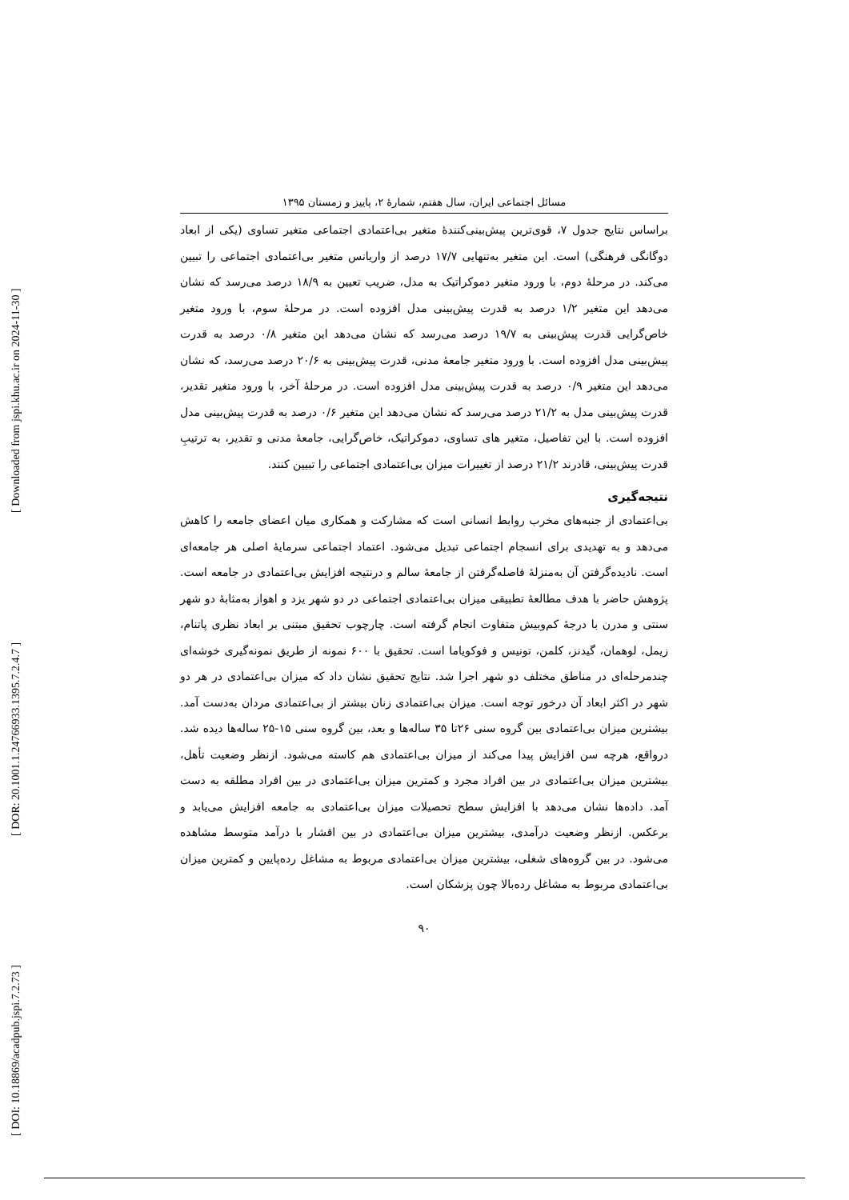[ DOI: 10.18869/acadpub.jspi.7.2.73 ] [ DOR: 20.1001.1.24766933.1395.7.2.4.7 ] [ Downloaded from jspi.khu.ac.ir on 2024-11-30 ]
مسائل اجتماعی ایران، سال هفتم، شمارۀ ۲، پاییز و زمستان ۱۳۹۵
براساس نتایج جدول ۷، قوی‌ترین پیش‌بینی‌کنندۀ متغیر بی‌اعتمادی اجتماعی متغیر تساوی (یکی از ابعاد دوگانگی فرهنگی) است. این متغیر به‌تنهایی ۱۷/۷ درصد از واریانس متغیر بی‌اعتمادی اجتماعی را تبیین می‌کند. در مرحلۀ دوم، با ورود متغیر دموکراتیک به مدل، ضریب تعیین به ۱۸/۹ درصد می‌رسد که نشان می‌دهد این متغیر ۱/۲ درصد به قدرت پیش‌بینی مدل افزوده است. در مرحلۀ سوم، با ورود متغیر خاص‌گرایی قدرت پیش‌بینی به ۱۹/۷ درصد می‌رسد که نشان می‌دهد این متغیر ۰/۸ درصد به قدرت پیش‌بینی مدل افزوده است. با ورود متغیر جامعۀ مدنی، قدرت پیش‌بینی به ۲۰/۶ درصد می‌رسد، که نشان می‌دهد این متغیر ۰/۹ درصد به قدرت پیش‌بینی مدل افزوده است. در مرحلۀ آخر، با ورود متغیر تقدیر، قدرت پیش‌بینی مدل به ۲۱/۲ درصد می‌رسد که نشان می‌دهد این متغیر ۰/۶ درصد به قدرت پیش‌بینی مدل افزوده است. با این تفاصیل، متغیر های تساوی، دموکراتیک، خاص‌گرایی، جامعۀ مدنی و تقدیر، به ترتیبِ قدرت پیش‌بینی، قادرند ۲۱/۲ درصد از تغییرات میزان بی‌اعتمادی اجتماعی را تبیین کنند.
نتیجه‌گیری
بی‌اعتمادی از جنبه‌های مخرب روابط انسانی است که مشارکت و همکاری میان اعضای جامعه را کاهش می‌دهد و به تهدیدی برای انسجام اجتماعی تبدیل می‌شود. اعتماد اجتماعی سرمایۀ اصلی هر جامعه‌ای است. نادیده‌گرفتن آن به‌منزلۀ فاصله‌گرفتن از جامعۀ سالم و درنتیجه افزایش بی‌اعتمادی در جامعه است. پژوهش حاضر با هدف مطالعۀ تطبیقی میزان بی‌اعتمادی اجتماعی در دو شهر یزد و اهواز به‌مثابۀ دو شهر سنتی و مدرن با درجۀ کم‌وبیش متفاوت انجام گرفته است. چارچوب تحقیق مبتنی بر ابعاد نظری پاتنام، زیمل، لوهمان، گیدنز، کلمن، تونیس و فوکویاما است. تحقیق با ۶۰۰ نمونه از طریق نمونه‌گیری خوشه‌ای چندمرحله‌ای در مناطق مختلف دو شهر اجرا شد. نتایج تحقیق نشان داد که میزان بی‌اعتمادی در هر دو شهر در اکثر ابعاد آن درخور توجه است. میزان بی‌اعتمادی زنان بیشتر از بی‌اعتمادی مردان به‌دست آمد. بیشترین میزان بی‌اعتمادی بین گروه سنی ۲۶تا ۳۵ ساله‌ها و بعد، بین گروه سنی ۱۵-۲۵ ساله‌ها دیده شد. درواقع، هرچه سن افزایش پیدا می‌کند از میزان بی‌اعتمادی هم کاسته می‌شود. ازنظر وضعیت تأهل، بیشترین میزان بی‌اعتمادی در بین افراد مجرد و کمترین میزان بی‌اعتمادی در بین افراد مطلقه به دست آمد. داده‌ها نشان می‌دهد با افزایش سطح تحصیلات میزان بی‌اعتمادی به جامعه افزایش می‌یابد و برعکس. ازنظر وضعیت درآمدی، بیشترین میزان بی‌اعتمادی در بین اقشار با درآمد متوسط مشاهده می‌شود. در بین گروه‌های شغلی، بیشترین میزان بی‌اعتمادی مربوط به مشاغل رده‌پایین و کمترین میزان بی‌اعتمادی مربوط به مشاغل رده‌بالا چون پزشکان است.
۹۰